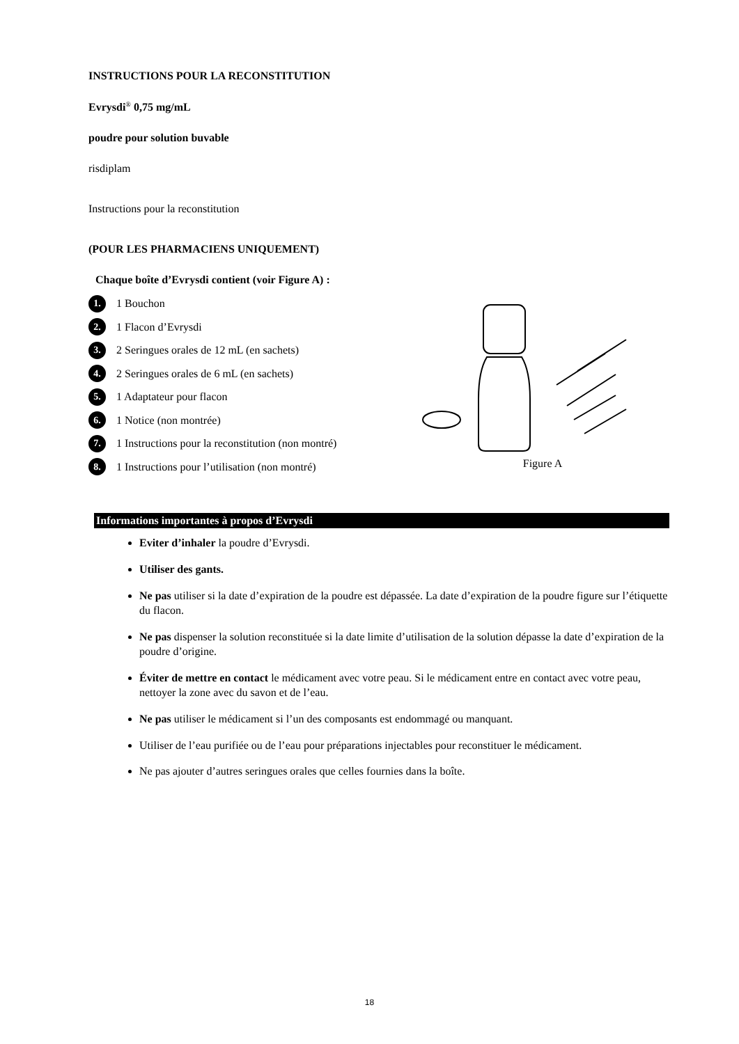INSTRUCTIONS POUR LA RECONSTITUTION
Evrysdi<sup>®</sup> 0,75 mg/mL
poudre pour solution buvable
risdiplam
Instructions pour la reconstitution
(POUR LES PHARMACIENS UNIQUEMENT)
Chaque boîte d’Evrysdi contient (voir Figure A) :
1. 1 Bouchon
2. 1 Flacon d’Evrysdi
3. 2 Seringues orales de 12 mL (en sachets)
4. 2 Seringues orales de 6 mL (en sachets)
5. 1 Adaptateur pour flacon
6. 1 Notice (non montrée)
7. 1 Instructions pour la reconstitution (non montré)
8. 1 Instructions pour l’utilisation (non montré)
Figure A
Informations importantes à propos d’Evrysdi
Eviter d’inhaler la poudre d’Evrysdi.
Utiliser des gants.
Ne pas utiliser si la date d’expiration de la poudre est dépassée. La date d’expiration de la poudre figure sur l’étiquette du flacon.
Ne pas dispenser la solution reconstituée si la date limite d’utilisation de la solution dépasse la date d’expiration de la poudre d’origine.
Éviter de mettre en contact le médicament avec votre peau. Si le médicament entre en contact avec votre peau, nettoyer la zone avec du savon et de l’eau.
Ne pas utiliser le médicament si l’un des composants est endommagé ou manquant.
Utiliser de l’eau purifiée ou de l’eau pour préparations injectables pour reconstituer le médicament.
Ne pas ajouter d’autres seringues orales que celles fournies dans la boîte.
18